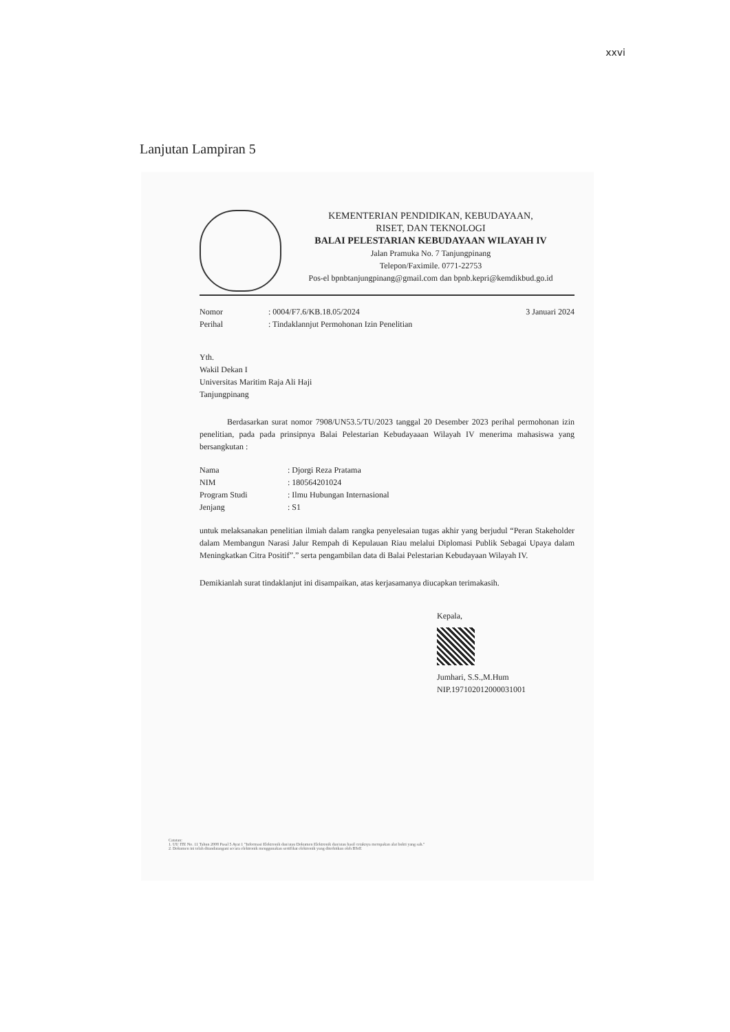xxvi
Lanjutan Lampiran 5
KEMENTERIAN PENDIDIKAN, KEBUDAYAAN,
RISET, DAN TEKNOLOGI
BALAI PELESTARIAN KEBUDAYAAN WILAYAH IV
Jalan Pramuka No. 7 Tanjungpinang
Telepon/Faximile. 0771-22753
Pos-el bpnbtanjungpinang@gmail.com dan bpnb.kepri@kemdikbud.go.id
Nomor: 0004/F7.6/KB.18.05/2024
Perihal: Tindaklannjut Permohonan Izin Penelitian
3 Januari 2024
Yth.
Wakil Dekan I
Universitas Maritim Raja Ali Haji
Tanjungpinang
Berdasarkan surat nomor 7908/UN53.5/TU/2023 tanggal 20 Desember 2023 perihal permohonan izin penelitian, pada pada prinsipnya Balai Pelestarian Kebudayaaan Wilayah IV menerima mahasiswa yang bersangkutan :
Nama: Djorgi Reza Pratama
NIM: 180564201024
Program Studi: Ilmu Hubungan Internasional
Jenjang: S1
untuk melaksanakan penelitian ilmiah dalam rangka penyelesaian tugas akhir yang berjudul “Peran Stakeholder dalam Membangun Narasi Jalur Rempah di Kepulauan Riau melalui Diplomasi Publik Sebagai Upaya dalam Meningkatkan Citra Positif”.” serta pengambilan data di Balai Pelestarian Kebudayaan Wilayah IV.
Demikianlah surat tindaklanjut ini disampaikan, atas kerjasamanya diucapkan terimakasih.
Kepala,
Jumhari, S.S.,M.Hum
NIP.197102012000031001
Catatan:
1. UU ITE No. 11 Tahun 2008 Pasal 5 Ayat 1 "Informasi Elektronik dan/atau Dokumen Elektronik dan/atau hasil cetaknya merupakan alat bukti yang sah."
2. Dokumen ini telah ditandatangani secara elektronik menggunakan sertifikat elektronik yang diterbitkan oleh BSrE